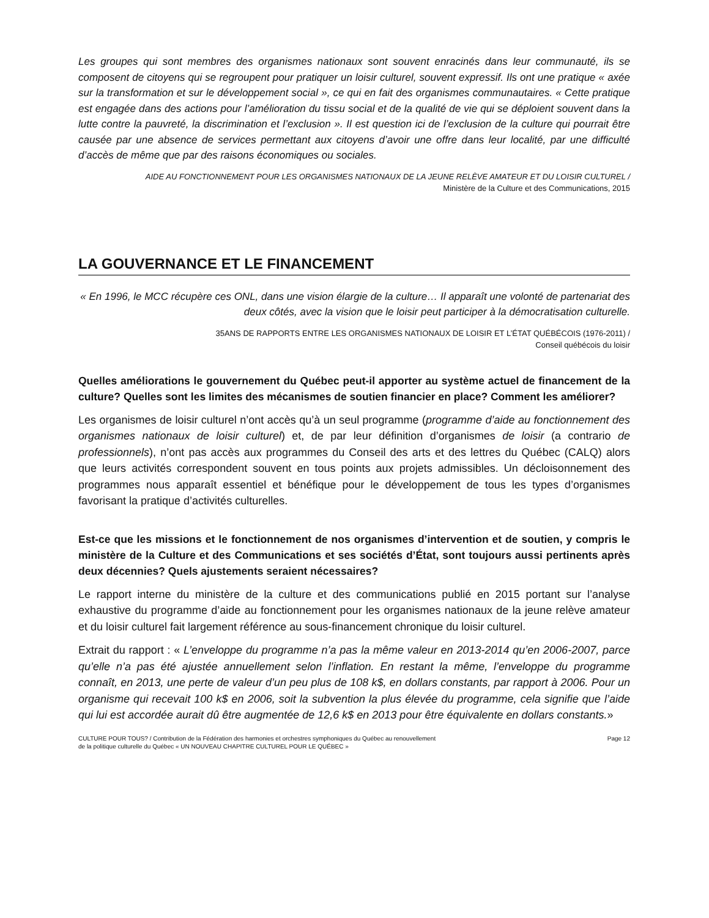Les groupes qui sont membres des organismes nationaux sont souvent enracinés dans leur communauté, ils se composent de citoyens qui se regroupent pour pratiquer un loisir culturel, souvent expressif. Ils ont une pratique « axée sur la transformation et sur le développement social », ce qui en fait des organismes communautaires. « Cette pratique est engagée dans des actions pour l’amélioration du tissu social et de la qualité de vie qui se déploient souvent dans la lutte contre la pauvreté, la discrimination et l’exclusion ». Il est question ici de l’exclusion de la culture qui pourrait être causée par une absence de services permettant aux citoyens d’avoir une offre dans leur localité, par une difficulté d’accès de même que par des raisons économiques ou sociales.
AIDE AU FONCTIONNEMENT POUR LES ORGANISMES NATIONAUX DE LA JEUNE RELÈVE AMATEUR ET DU LOISIR CULTUREL /
Ministère de la Culture et des Communications, 2015
LA GOUVERNANCE ET LE FINANCEMENT
« En 1996, le MCC récupère ces ONL, dans une vision élargie de la culture… Il apparaît une volonté de partenariat des deux côtés, avec la vision que le loisir peut participer à la démocratisation culturelle.
35ANS DE RAPPORTS ENTRE LES ORGANISMES NATIONAUX DE LOISIR ET L’ÉTAT QUÉBÉCOIS (1976-2011) /
Conseil québécois du loisir
Quelles améliorations le gouvernement du Québec peut-il apporter au système actuel de financement de la culture? Quelles sont les limites des mécanismes de soutien financier en place? Comment les améliorer?
Les organismes de loisir culturel n’ont accès qu’à un seul programme (programme d’aide au fonctionnement des organismes nationaux de loisir culturel) et, de par leur définition d’organismes de loisir (a contrario de professionnels), n’ont pas accès aux programmes du Conseil des arts et des lettres du Québec (CALQ) alors que leurs activités correspondent souvent en tous points aux projets admissibles. Un décloisonnement des programmes nous apparaît essentiel et bénéfique pour le développement de tous les types d’organismes favorisant la pratique d’activités culturelles.
Est-ce que les missions et le fonctionnement de nos organismes d’intervention et de soutien, y compris le ministère de la Culture et des Communications et ses sociétés d’État, sont toujours aussi pertinents après deux décennies? Quels ajustements seraient nécessaires?
Le rapport interne du ministère de la culture et des communications publié en 2015 portant sur l’analyse exhaustive du programme d’aide au fonctionnement pour les organismes nationaux de la jeune relève amateur et du loisir culturel fait largement référence au sous-financement chronique du loisir culturel.
Extrait du rapport : « L’enveloppe du programme n’a pas la même valeur en 2013-2014 qu’en 2006-2007, parce qu’elle n’a pas été ajustée annuellement selon l’inflation. En restant la même, l’enveloppe du programme connaît, en 2013, une perte de valeur d’un peu plus de 108 k$, en dollars constants, par rapport à 2006. Pour un organisme qui recevait 100 k$ en 2006, soit la subvention la plus élevée du programme, cela signifie que l’aide qui lui est accordée aurait dû être augmentée de 12,6 k$ en 2013 pour être équivalente en dollars constants.»
CULTURE POUR TOUS? / Contribution de la Fédération des harmonies et orchestres symphoniques du Québec au renouvellement
de la politique culturelle du Québec « UN NOUVEAU CHAPITRE CULTUREL POUR LE QUÉBEC »
Page 12